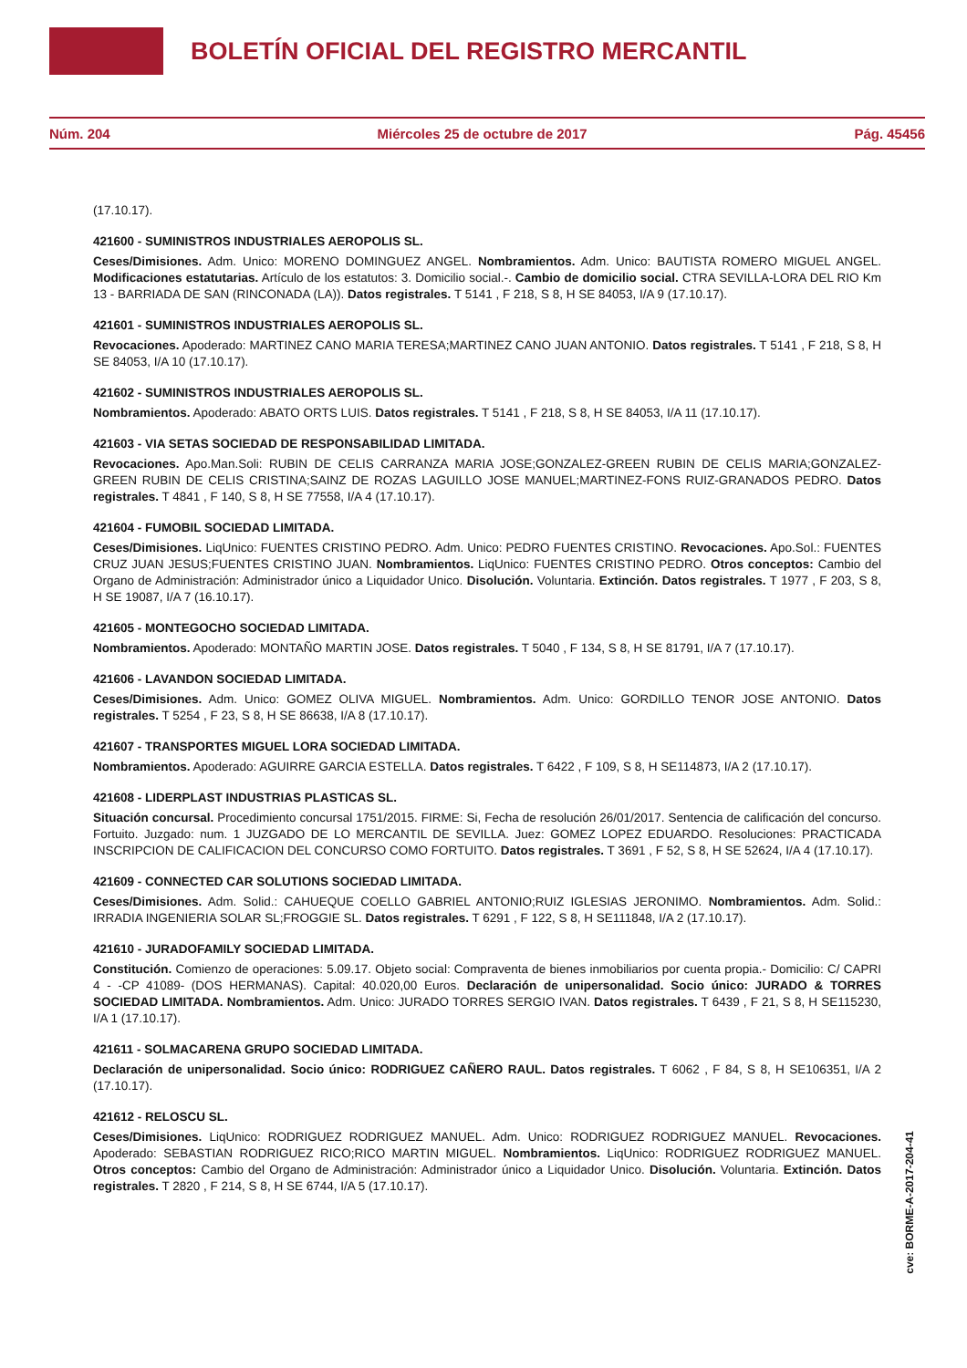BOLETÍN OFICIAL DEL REGISTRO MERCANTIL
Núm. 204 Miércoles 25 de octubre de 2017 Pág. 45456
(17.10.17).
421600 - SUMINISTROS INDUSTRIALES AEROPOLIS SL.
Ceses/Dimisiones. Adm. Unico: MORENO DOMINGUEZ ANGEL. Nombramientos. Adm. Unico: BAUTISTA ROMERO MIGUEL ANGEL. Modificaciones estatutarias. Artículo de los estatutos: 3. Domicilio social.-. Cambio de domicilio social. CTRA SEVILLA-LORA DEL RIO Km 13 - BARRIADA DE SAN (RINCONADA (LA)). Datos registrales. T 5141 , F 218, S 8, H SE 84053, I/A 9 (17.10.17).
421601 - SUMINISTROS INDUSTRIALES AEROPOLIS SL.
Revocaciones. Apoderado: MARTINEZ CANO MARIA TERESA;MARTINEZ CANO JUAN ANTONIO. Datos registrales. T 5141 , F 218, S 8, H SE 84053, I/A 10 (17.10.17).
421602 - SUMINISTROS INDUSTRIALES AEROPOLIS SL.
Nombramientos. Apoderado: ABATO ORTS LUIS. Datos registrales. T 5141 , F 218, S 8, H SE 84053, I/A 11 (17.10.17).
421603 - VIA SETAS SOCIEDAD DE RESPONSABILIDAD LIMITADA.
Revocaciones. Apo.Man.Soli: RUBIN DE CELIS CARRANZA MARIA JOSE;GONZALEZ-GREEN RUBIN DE CELIS MARIA;GONZALEZ-GREEN RUBIN DE CELIS CRISTINA;SAINZ DE ROZAS LAGUILLO JOSE MANUEL;MARTINEZ-FONS RUIZ-GRANADOS PEDRO. Datos registrales. T 4841 , F 140, S 8, H SE 77558, I/A 4 (17.10.17).
421604 - FUMOBIL SOCIEDAD LIMITADA.
Ceses/Dimisiones. LiqUnico: FUENTES CRISTINO PEDRO. Adm. Unico: PEDRO FUENTES CRISTINO. Revocaciones. Apo.Sol.: FUENTES CRUZ JUAN JESUS;FUENTES CRISTINO JUAN. Nombramientos. LiqUnico: FUENTES CRISTINO PEDRO. Otros conceptos: Cambio del Organo de Administración: Administrador único a Liquidador Unico. Disolución. Voluntaria. Extinción. Datos registrales. T 1977 , F 203, S 8, H SE 19087, I/A 7 (16.10.17).
421605 - MONTEGOCHO SOCIEDAD LIMITADA.
Nombramientos. Apoderado: MONTAÑO MARTIN JOSE. Datos registrales. T 5040 , F 134, S 8, H SE 81791, I/A 7 (17.10.17).
421606 - LAVANDON SOCIEDAD LIMITADA.
Ceses/Dimisiones. Adm. Unico: GOMEZ OLIVA MIGUEL. Nombramientos. Adm. Unico: GORDILLO TENOR JOSE ANTONIO. Datos registrales. T 5254 , F 23, S 8, H SE 86638, I/A 8 (17.10.17).
421607 - TRANSPORTES MIGUEL LORA SOCIEDAD LIMITADA.
Nombramientos. Apoderado: AGUIRRE GARCIA ESTELLA. Datos registrales. T 6422 , F 109, S 8, H SE114873, I/A 2 (17.10.17).
421608 - LIDERPLAST INDUSTRIAS PLASTICAS SL.
Situación concursal. Procedimiento concursal 1751/2015. FIRME: Si, Fecha de resolución 26/01/2017. Sentencia de calificación del concurso. Fortuito. Juzgado: num. 1 JUZGADO DE LO MERCANTIL DE SEVILLA. Juez: GOMEZ LOPEZ EDUARDO. Resoluciones: PRACTICADA INSCRIPCION DE CALIFICACION DEL CONCURSO COMO FORTUITO. Datos registrales. T 3691 , F 52, S 8, H SE 52624, I/A 4 (17.10.17).
421609 - CONNECTED CAR SOLUTIONS SOCIEDAD LIMITADA.
Ceses/Dimisiones. Adm. Solid.: CAHUEQUE COELLO GABRIEL ANTONIO;RUIZ IGLESIAS JERONIMO. Nombramientos. Adm. Solid.: IRRADIA INGENIERIA SOLAR SL;FROGGIE SL. Datos registrales. T 6291 , F 122, S 8, H SE111848, I/A 2 (17.10.17).
421610 - JURADOFAMILY SOCIEDAD LIMITADA.
Constitución. Comienzo de operaciones: 5.09.17. Objeto social: Compraventa de bienes inmobiliarios por cuenta propia.- Domicilio: C/ CAPRI 4 - -CP 41089- (DOS HERMANAS). Capital: 40.020,00 Euros. Declaración de unipersonalidad. Socio único: JURADO & TORRES SOCIEDAD LIMITADA. Nombramientos. Adm. Unico: JURADO TORRES SERGIO IVAN. Datos registrales. T 6439 , F 21, S 8, H SE115230, I/A 1 (17.10.17).
421611 - SOLMACARENA GRUPO SOCIEDAD LIMITADA.
Declaración de unipersonalidad. Socio único: RODRIGUEZ CAÑERO RAUL. Datos registrales. T 6062 , F 84, S 8, H SE106351, I/A 2 (17.10.17).
421612 - RELOSCU SL.
Ceses/Dimisiones. LiqUnico: RODRIGUEZ RODRIGUEZ MANUEL. Adm. Unico: RODRIGUEZ RODRIGUEZ MANUEL. Revocaciones. Apoderado: SEBASTIAN RODRIGUEZ RICO;RICO MARTIN MIGUEL. Nombramientos. LiqUnico: RODRIGUEZ RODRIGUEZ MANUEL. Otros conceptos: Cambio del Organo de Administración: Administrador único a Liquidador Unico. Disolución. Voluntaria. Extinción. Datos registrales. T 2820 , F 214, S 8, H SE 6744, I/A 5 (17.10.17).
cve: BORME-A-2017-204-41